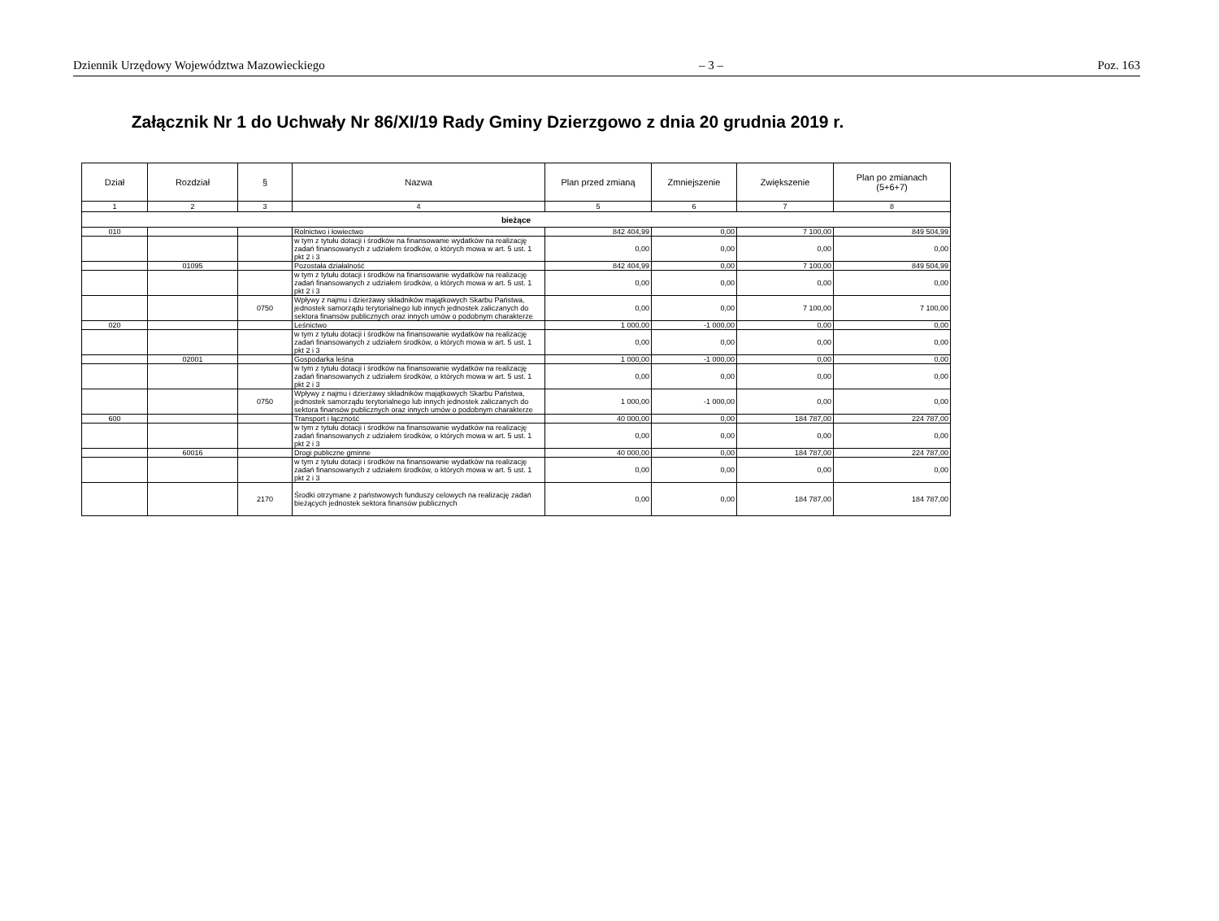Dziennik Urzędowy Województwa Mazowieckiego – 3 – Poz. 163
Załącznik Nr 1 do Uchwały Nr 86/XI/19 Rady Gminy Dzierzgowo z dnia 20 grudnia 2019 r.
| Dział | Rozdział | § | Nazwa | Plan przed zmianą | Zmniejszenie | Zwiększenie | Plan po zmianach (5+6+7) |
| --- | --- | --- | --- | --- | --- | --- | --- |
| 1 | 2 | 3 | 4 | 5 | 6 | 7 | 8 |
| bieżące | | | | | | | |
| 010 | | | Rolnictwo i łowiectwo | 842 404,99 | 0,00 | 7 100,00 | 849 504,99 |
| | | | w tym z tytułu dotacji i środków na finansowanie wydatków na realizację zadań finansowanych z udziałem środków, o których mowa w art. 5 ust. 1 pkt 2 i 3 | 0,00 | 0,00 | 0,00 | 0,00 |
| | 01095 | | Pozostała działalność | 842 404,99 | 0,00 | 7 100,00 | 849 504,99 |
| | | | w tym z tytułu dotacji i środków na finansowanie wydatków na realizację zadań finansowanych z udziałem środków, o których mowa w art. 5 ust. 1 pkt 2 i 3 | 0,00 | 0,00 | 0,00 | 0,00 |
| | | 0750 | Wpływy z najmu i dzierżawy składników majątkowych Skarbu Państwa, jednostek samorządu terytorialnego lub innych jednostek zaliczanych do sektora finansów publicznych oraz innych umów o podobnym charakterze | 0,00 | 0,00 | 7 100,00 | 7 100,00 |
| 020 | | | Leśnictwo | 1 000,00 | -1 000,00 | 0,00 | 0,00 |
| | | | w tym z tytułu dotacji i środków na finansowanie wydatków na realizację zadań finansowanych z udziałem środków, o których mowa w art. 5 ust. 1 pkt 2 i 3 | 0,00 | 0,00 | 0,00 | 0,00 |
| | 02001 | | Gospodarka leśna | 1 000,00 | -1 000,00 | 0,00 | 0,00 |
| | | | w tym z tytułu dotacji i środków na finansowanie wydatków na realizację zadań finansowanych z udziałem środków, o których mowa w art. 5 ust. 1 pkt 2 i 3 | 0,00 | 0,00 | 0,00 | 0,00 |
| | | 0750 | Wpływy z najmu i dzierżawy składników majątkowych Skarbu Państwa, jednostek samorządu terytorialnego lub innych jednostek zaliczanych do sektora finansów publicznych oraz innych umów o podobnym charakterze | 1 000,00 | -1 000,00 | 0,00 | 0,00 |
| 600 | | | Transport i łączność | 40 000,00 | 0,00 | 184 787,00 | 224 787,00 |
| | | | w tym z tytułu dotacji i środków na finansowanie wydatków na realizację zadań finansowanych z udziałem środków, o których mowa w art. 5 ust. 1 pkt 2 i 3 | 0,00 | 0,00 | 0,00 | 0,00 |
| | 60016 | | Drogi publiczne gminne | 40 000,00 | 0,00 | 184 787,00 | 224 787,00 |
| | | | w tym z tytułu dotacji i środków na finansowanie wydatków na realizację zadań finansowanych z udziałem środków, o których mowa w art. 5 ust. 1 pkt 2 i 3 | 0,00 | 0,00 | 0,00 | 0,00 |
| | | 2170 | Środki otrzymane z państwowych funduszy celowych na realizację zadań bieżących jednostek sektora finansów publicznych | 0,00 | 0,00 | 184 787,00 | 184 787,00 |